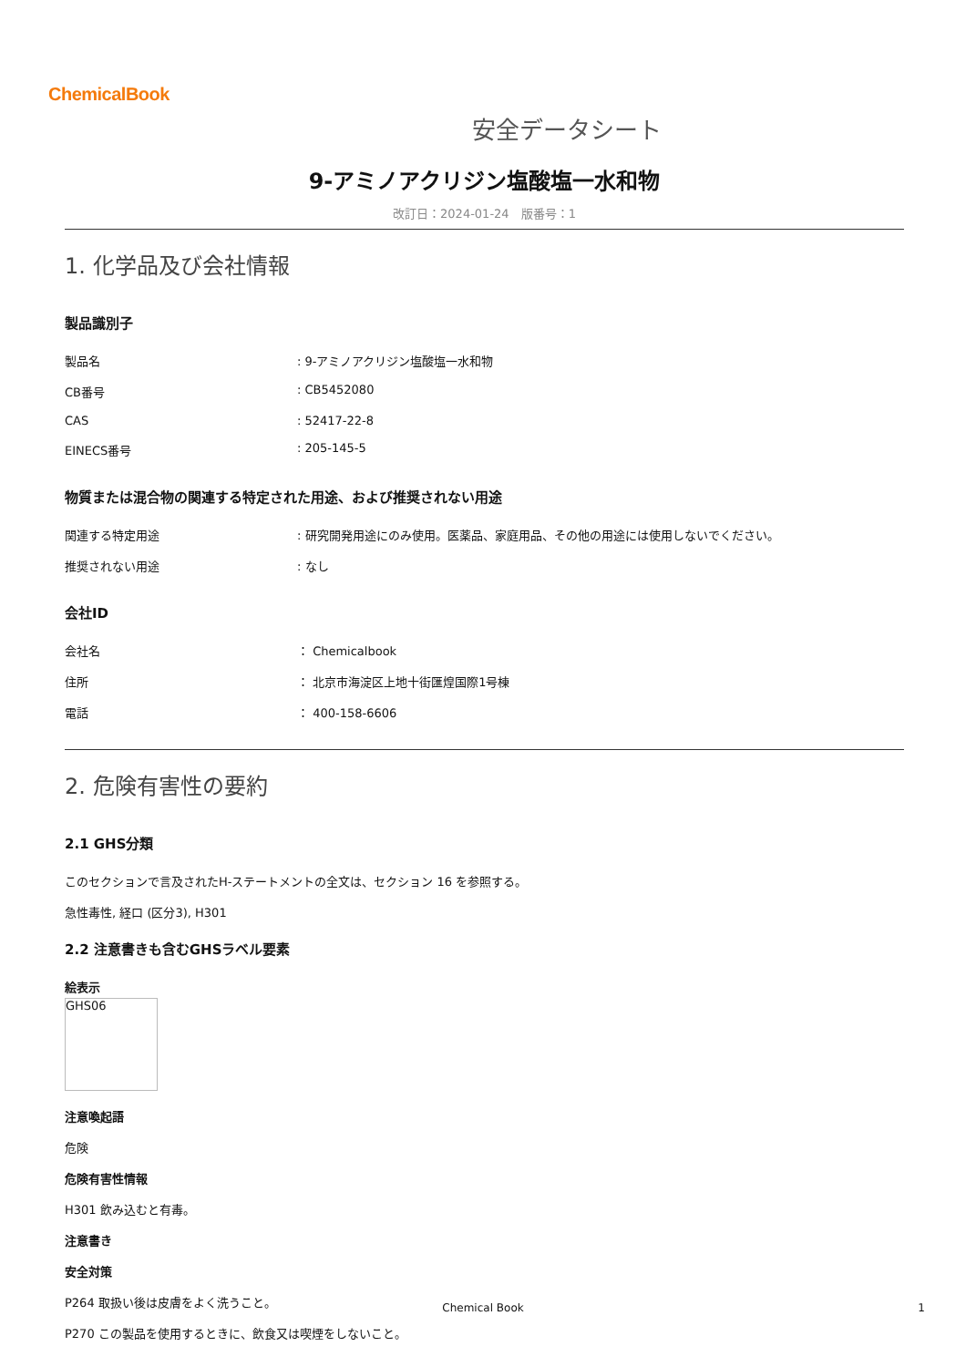ChemicalBook
安全データシート
9-アミノアクリジン塩酸塩一水和物
改訂日：2024-01-24　版番号：1
1. 化学品及び会社情報
製品識別子
| 製品名 | : 9-アミノアクリジン塩酸塩一水和物 |
| CB番号 | : CB5452080 |
| CAS | : 52417-22-8 |
| EINECS番号 | : 205-145-5 |
物質または混合物の関連する特定された用途、および推奨されない用途
| 関連する特定用途 | : 研究開発用途にのみ使用。医薬品、家庭用品、その他の用途には使用しないでください。 |
| 推奨されない用途 | : なし |
会社ID
| 会社名 | ： Chemicalbook |
| 住所 | ： 北京市海淀区上地十街匯煌国際1号棟 |
| 電話 | ： 400-158-6606 |
2. 危険有害性の要約
2.1 GHS分類
このセクションで言及されたH-ステートメントの全文は、セクション 16 を参照する。
急性毒性, 経口 (区分3), H301
2.2 注意書きも含むGHSラベル要素
絵表示
GHS06
注意喚起語
危険
危険有害性情報
H301 飲み込むと有毒。
注意書き
安全対策
P264 取扱い後は皮膚をよく洗うこと。
P270 この製品を使用するときに、飲食又は喫煙をしないこと。
Chemical Book 1